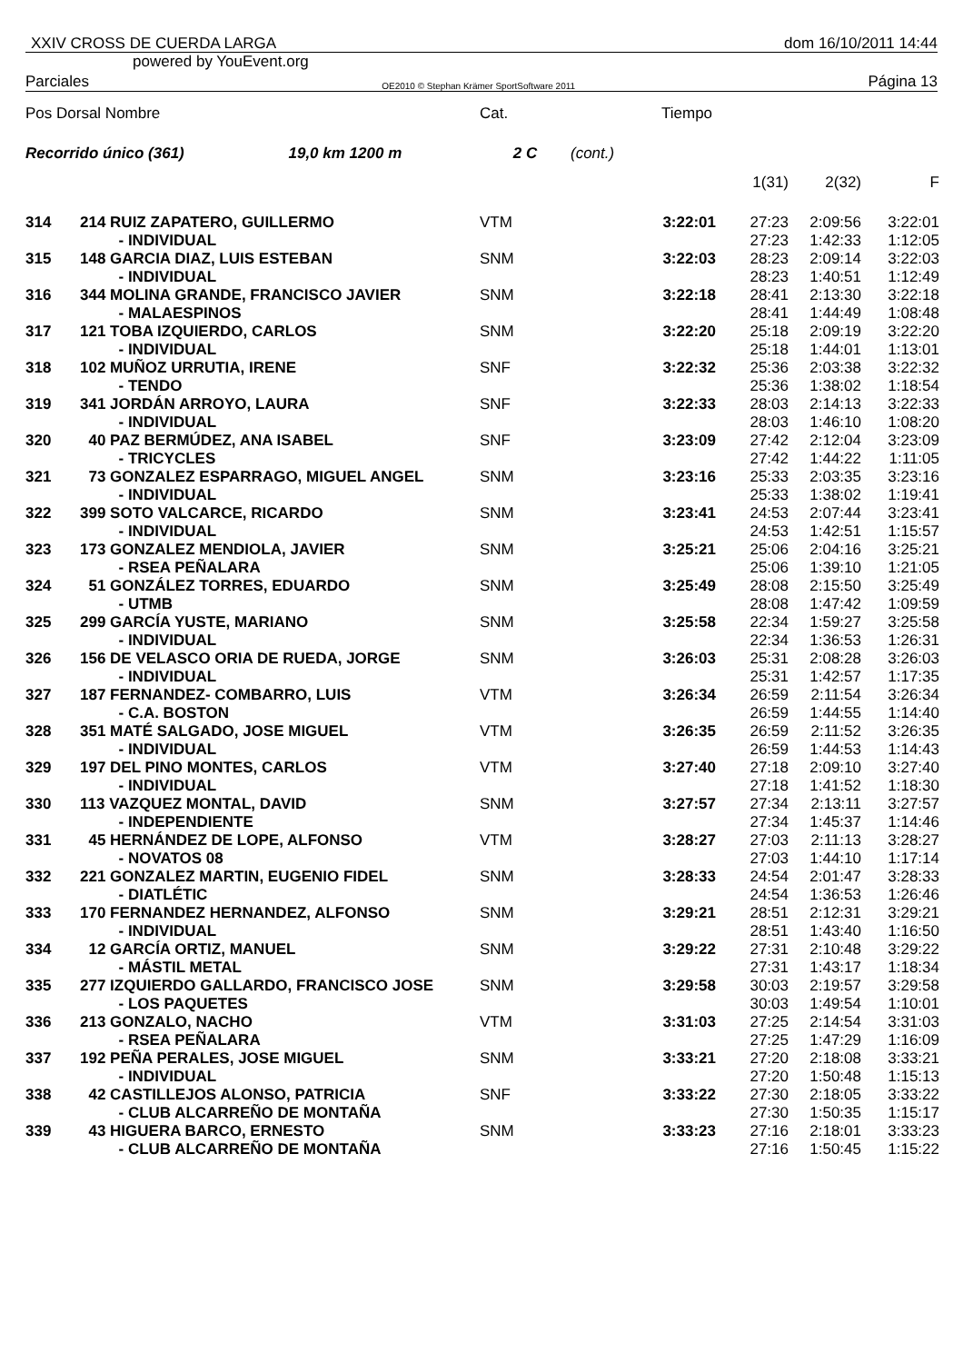XXIV CROSS DE CUERDA LARGA dom 16/10/2011 14:44
powered by YouEvent.org
Parciales OE2010 © Stephan Krämer SportSoftware 2011 Página 13
| Pos Dorsal Nombre | | Cat. | | Tiempo | | | |
| Recorrido único (361) 19,0 km 1200 m | | 2 C | (cont.) | | | | |
| | | | | | 1(31) | 2(32) | F |
| 314 | 214 RUIZ ZAPATERO, GUILLERMO - INDIVIDUAL | VTM | | 3:22:01 | 27:23 27:23 | 2:09:56 1:42:33 | 3:22:01 1:12:05 |
| 315 | 148 GARCIA DIAZ, LUIS ESTEBAN - INDIVIDUAL | SNM | | 3:22:03 | 28:23 28:23 | 2:09:14 1:40:51 | 3:22:03 1:12:49 |
| 316 | 344 MOLINA GRANDE, FRANCISCO JAVIER - MALAESPINOS | SNM | | 3:22:18 | 28:41 28:41 | 2:13:30 1:44:49 | 3:22:18 1:08:48 |
| 317 | 121 TOBA IZQUIERDO, CARLOS - INDIVIDUAL | SNM | | 3:22:20 | 25:18 25:18 | 2:09:19 1:44:01 | 3:22:20 1:13:01 |
| 318 | 102 MUÑOZ URRUTIA, IRENE - TENDO | SNF | | 3:22:32 | 25:36 25:36 | 2:03:38 1:38:02 | 3:22:32 1:18:54 |
| 319 | 341 JORDÁN ARROYO, LAURA - INDIVIDUAL | SNF | | 3:22:33 | 28:03 28:03 | 2:14:13 1:46:10 | 3:22:33 1:08:20 |
| 320 | 40 PAZ BERMÚDEZ, ANA ISABEL - TRICYCLES | SNF | | 3:23:09 | 27:42 27:42 | 2:12:04 1:44:22 | 3:23:09 1:11:05 |
| 321 | 73 GONZALEZ ESPARRAGO, MIGUEL ANGEL - INDIVIDUAL | SNM | | 3:23:16 | 25:33 25:33 | 2:03:35 1:38:02 | 3:23:16 1:19:41 |
| 322 | 399 SOTO VALCARCE, RICARDO - INDIVIDUAL | SNM | | 3:23:41 | 24:53 24:53 | 2:07:44 1:42:51 | 3:23:41 1:15:57 |
| 323 | 173 GONZALEZ MENDIOLA, JAVIER - RSEA PEÑALARA | SNM | | 3:25:21 | 25:06 25:06 | 2:04:16 1:39:10 | 3:25:21 1:21:05 |
| 324 | 51 GONZÁLEZ TORRES, EDUARDO - UTMB | SNM | | 3:25:49 | 28:08 28:08 | 2:15:50 1:47:42 | 3:25:49 1:09:59 |
| 325 | 299 GARCÍA YUSTE, MARIANO - INDIVIDUAL | SNM | | 3:25:58 | 22:34 22:34 | 1:59:27 1:36:53 | 3:25:58 1:26:31 |
| 326 | 156 DE VELASCO ORIA DE RUEDA, JORGE - INDIVIDUAL | SNM | | 3:26:03 | 25:31 25:31 | 2:08:28 1:42:57 | 3:26:03 1:17:35 |
| 327 | 187 FERNANDEZ- COMBARRO, LUIS - C.A. BOSTON | VTM | | 3:26:34 | 26:59 26:59 | 2:11:54 1:44:55 | 3:26:34 1:14:40 |
| 328 | 351 MATÉ SALGADO, JOSE MIGUEL - INDIVIDUAL | VTM | | 3:26:35 | 26:59 26:59 | 2:11:52 1:44:53 | 3:26:35 1:14:43 |
| 329 | 197 DEL PINO MONTES, CARLOS - INDIVIDUAL | VTM | | 3:27:40 | 27:18 27:18 | 2:09:10 1:41:52 | 3:27:40 1:18:30 |
| 330 | 113 VAZQUEZ MONTAL, DAVID - INDEPENDIENTE | SNM | | 3:27:57 | 27:34 27:34 | 2:13:11 1:45:37 | 3:27:57 1:14:46 |
| 331 | 45 HERNÁNDEZ DE LOPE, ALFONSO - NOVATOS 08 | VTM | | 3:28:27 | 27:03 27:03 | 2:11:13 1:44:10 | 3:28:27 1:17:14 |
| 332 | 221 GONZALEZ MARTIN, EUGENIO FIDEL - DIATLÉTIC | SNM | | 3:28:33 | 24:54 24:54 | 2:01:47 1:36:53 | 3:28:33 1:26:46 |
| 333 | 170 FERNANDEZ HERNANDEZ, ALFONSO - INDIVIDUAL | SNM | | 3:29:21 | 28:51 28:51 | 2:12:31 1:43:40 | 3:29:21 1:16:50 |
| 334 | 12 GARCÍA ORTIZ, MANUEL - MÁSTIL METAL | SNM | | 3:29:22 | 27:31 27:31 | 2:10:48 1:43:17 | 3:29:22 1:18:34 |
| 335 | 277 IZQUIERDO GALLARDO, FRANCISCO JOSE - LOS PAQUETES | SNM | | 3:29:58 | 30:03 30:03 | 2:19:57 1:49:54 | 3:29:58 1:10:01 |
| 336 | 213 GONZALO, NACHO - RSEA PEÑALARA | VTM | | 3:31:03 | 27:25 27:25 | 2:14:54 1:47:29 | 3:31:03 1:16:09 |
| 337 | 192 PEÑA PERALES, JOSE MIGUEL - INDIVIDUAL | SNM | | 3:33:21 | 27:20 27:20 | 2:18:08 1:50:48 | 3:33:21 1:15:13 |
| 338 | 42 CASTILLEJOS ALONSO, PATRICIA - CLUB ALCARREÑO DE MONTAÑA | SNF | | 3:33:22 | 27:30 27:30 | 2:18:05 1:50:35 | 3:33:22 1:15:17 |
| 339 | 43 HIGUERA BARCO, ERNESTO - CLUB ALCARREÑO DE MONTAÑA | SNM | | 3:33:23 | 27:16 27:16 | 2:18:01 1:50:45 | 3:33:23 1:15:22 |